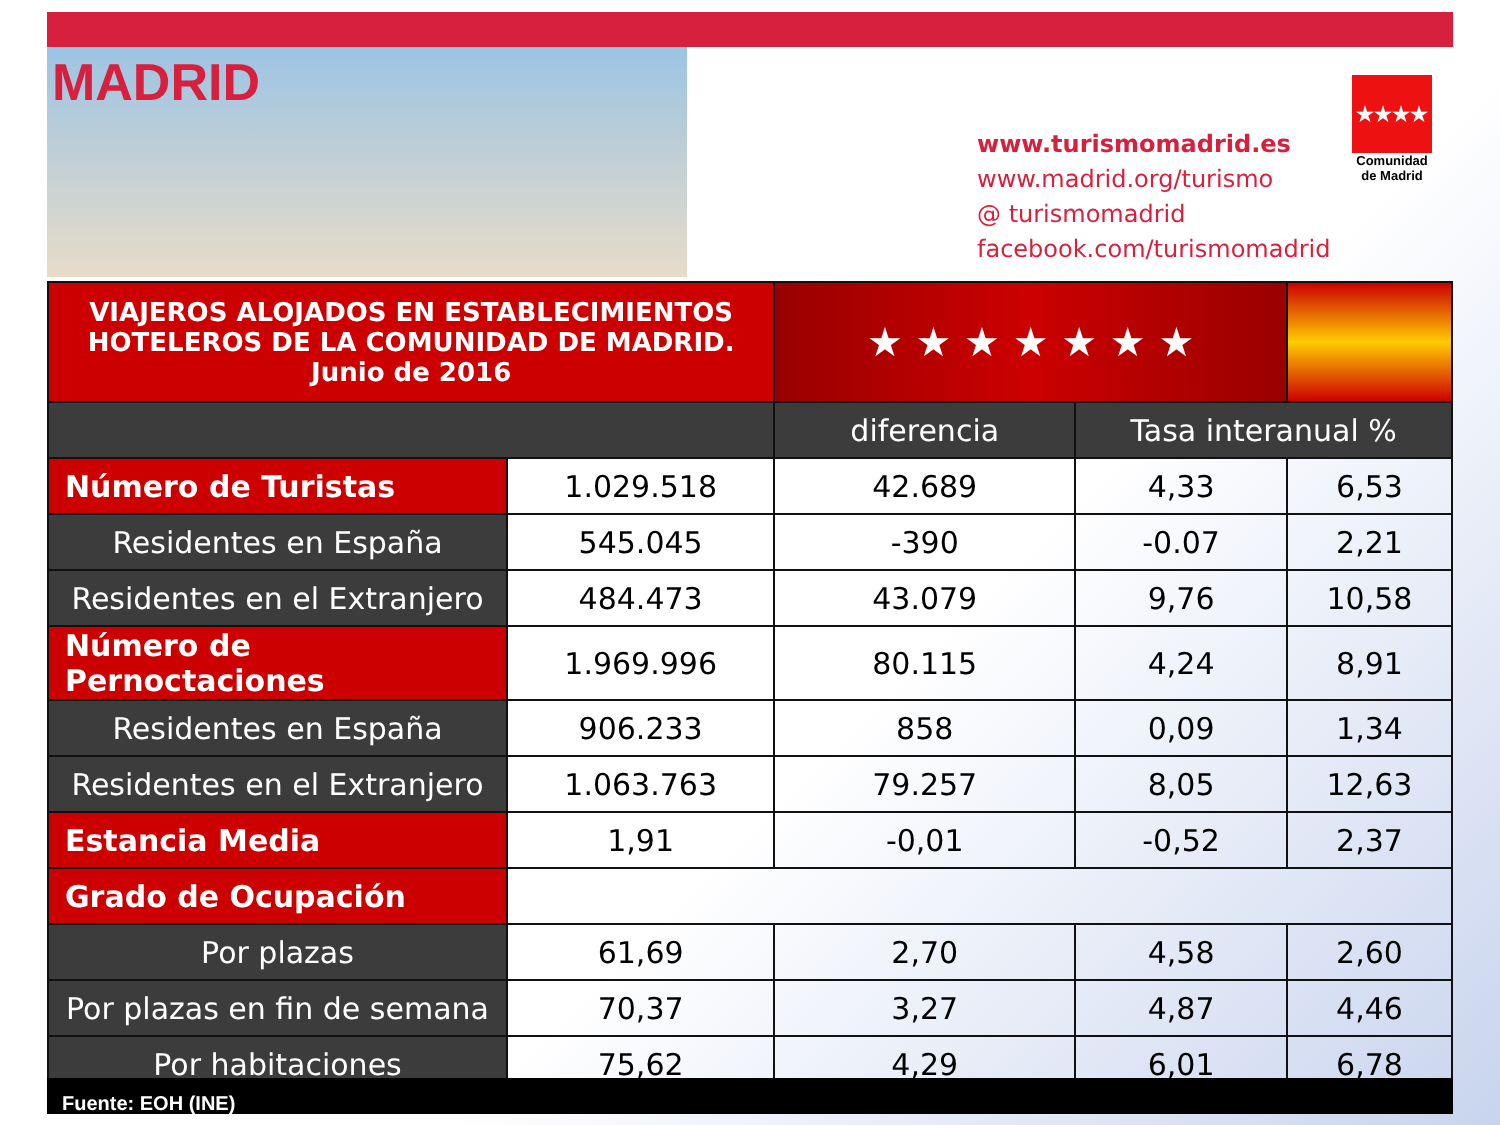MADRID
www.turismomadrid.es
www.madrid.org/turismo
@ turismomadrid
facebook.com/turismomadrid
★★★★
Comunidad de Madrid
| VIAJEROS ALOJADOS EN ESTABLECIMIENTOS HOTELEROS DE LA COMUNIDAD DE MADRID. Junio de 2016 | | ★ ★ ★ ★ ★ ★ ★ | | |
| | | diferencia | Tasa interanual % | |
| Número de Turistas | 1.029.518 | 42.689 | 4,33 | 6,53 |
| Residentes en España | 545.045 | -390 | -0.07 | 2,21 |
| Residentes en el Extranjero | 484.473 | 43.079 | 9,76 | 10,58 |
| Número de Pernoctaciones | 1.969.996 | 80.115 | 4,24 | 8,91 |
| Residentes en España | 906.233 | 858 | 0,09 | 1,34 |
| Residentes en el Extranjero | 1.063.763 | 79.257 | 8,05 | 12,63 |
| Estancia Media | 1,91 | -0,01 | -0,52 | 2,37 |
| Grado de Ocupación | | | | |
| Por plazas | 61,69 | 2,70 | 4,58 | 2,60 |
| Por plazas en fin de semana | 70,37 | 3,27 | 4,87 | 4,46 |
| Por habitaciones | 75,62 | 4,29 | 6,01 | 6,78 |
Fuente: EOH (INE)